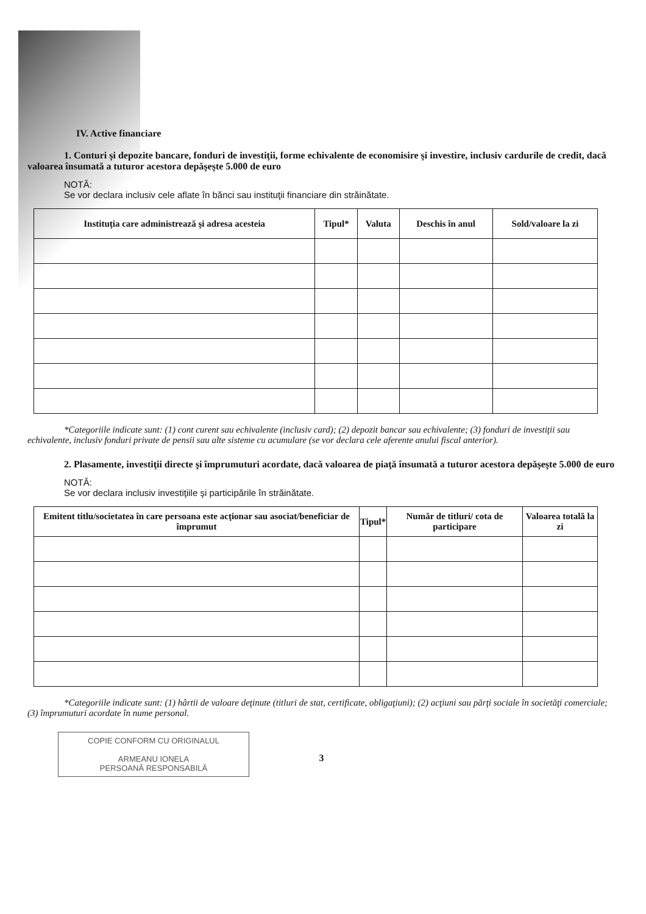IV. Active financiare
1. Conturi şi depozite bancare, fonduri de investiţii, forme echivalente de economisire şi investire, inclusiv cardurile de credit, dacă valoarea însumată a tuturor acestora depăşeşte 5.000 de euro
NOTĂ:
Se vor declara inclusiv cele aflate în bănci sau instituţii financiare din străinătate.
| Instituţia care administrează şi adresa acesteia | Tipul* | Valuta | Deschis în anul | Sold/valoare la zi |
| --- | --- | --- | --- | --- |
*Categoriile indicate sunt: (1) cont curent sau echivalente (inclusiv card); (2) depozit bancar sau echivalente; (3) fonduri de investiţii sau echivalente, inclusiv fonduri private de pensii sau alte sisteme cu acumulare (se vor declara cele aferente anului fiscal anterior).
2. Plasamente, investiţii directe şi împrumuturi acordate, dacă valoarea de piaţă însumată a tuturor acestora depăşeşte 5.000 de euro
NOTĂ:
Se vor declara inclusiv investiţiile şi participările în străinătate.
| Emitent titlu/societatea în care persoana este acţionar sau asociat/beneficiar de împrumut | Tipul* | Număr de titluri/ cota de participare | Valoarea totală la zi |
| --- | --- | --- | --- |
*Categoriile indicate sunt: (1) hârtii de valoare deţinute (titluri de stat, certificate, obligaţiuni); (2) acţiuni sau părţi sociale în societăţi comerciale; (3) împrumuturi acordate în nume personal.
COPIE CONFORM CU ORIGINALUL
ARMEANU IONELA
PERSOANĂ RESPONSABILĂ
3